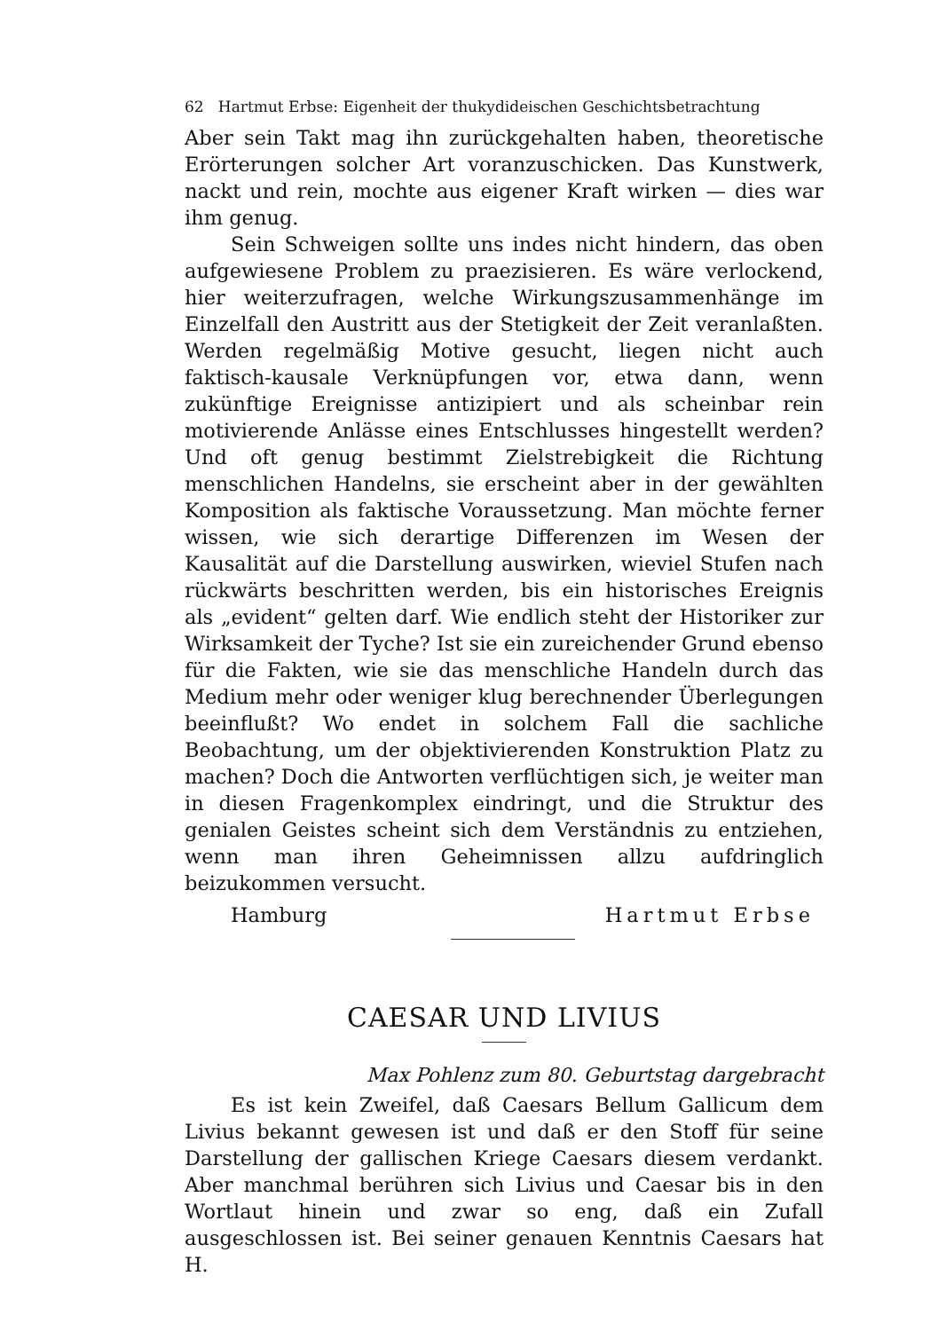62 Hartmut Erbse: Eigenheit der thukydideischen Geschichtsbetrachtung
Aber sein Takt mag ihn zurückgehalten haben, theoretische Erörterungen solcher Art voranzuschicken. Das Kunstwerk, nackt und rein, mochte aus eigener Kraft wirken — dies war ihm genug.
Sein Schweigen sollte uns indes nicht hindern, das oben aufgewiesene Problem zu praezisieren. Es wäre verlockend, hier weiterzufragen, welche Wirkungszusammenhänge im Einzelfall den Austritt aus der Stetigkeit der Zeit veranlaßten. Werden regelmäßig Motive gesucht, liegen nicht auch faktisch-kausale Verknüpfungen vor, etwa dann, wenn zukünftige Ereignisse antizipiert und als scheinbar rein motivierende Anlässe eines Entschlusses hingestellt werden? Und oft genug bestimmt Zielstrebigkeit die Richtung menschlichen Handelns, sie erscheint aber in der gewählten Komposition als faktische Voraussetzung. Man möchte ferner wissen, wie sich derartige Differenzen im Wesen der Kausalität auf die Darstellung auswirken, wieviel Stufen nach rückwärts beschritten werden, bis ein historisches Ereignis als „evident“ gelten darf. Wie endlich steht der Historiker zur Wirksamkeit der Tyche? Ist sie ein zureichender Grund ebenso für die Fakten, wie sie das menschliche Handeln durch das Medium mehr oder weniger klug berechnender Überlegungen beeinflußt? Wo endet in solchem Fall die sachliche Beobachtung, um der objektivierenden Konstruktion Platz zu machen? Doch die Antworten verflüchtigen sich, je weiter man in diesen Fragenkomplex eindringt, und die Struktur des genialen Geistes scheint sich dem Verständnis zu entziehen, wenn man ihren Geheimnissen allzu aufdringlich beizukommen versucht.
Hamburg Hartmut Erbse
CAESAR UND LIVIUS
Max Pohlenz zum 80. Geburtstag dargebracht
Es ist kein Zweifel, daß Caesars Bellum Gallicum dem Livius bekannt gewesen ist und daß er den Stoff für seine Darstellung der gallischen Kriege Caesars diesem verdankt. Aber manchmal berühren sich Livius und Caesar bis in den Wortlaut hinein und zwar so eng, daß ein Zufall ausgeschlossen ist. Bei seiner genauen Kenntnis Caesars hat H.